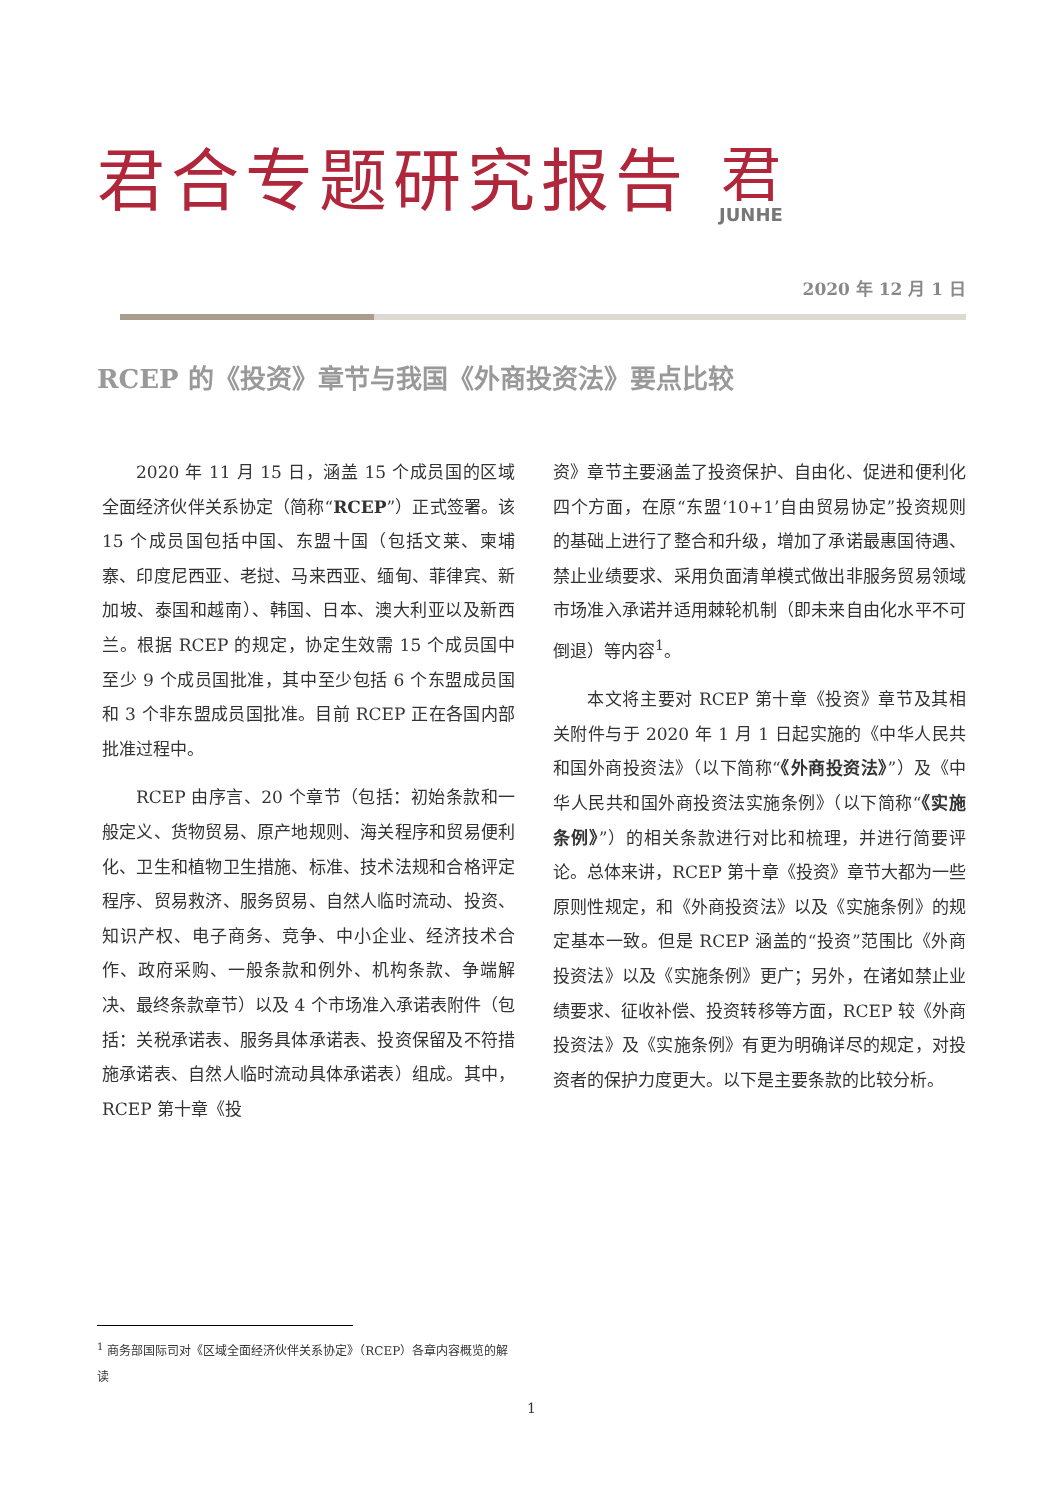君合专题研究报告
君
JUNHE
2020 年 12 月 1 日
RCEP 的《投资》章节与我国《外商投资法》要点比较
2020 年 11 月 15 日，涵盖 15 个成员国的区域全面经济伙伴关系协定（简称“RCEP”）正式签署。该 15 个成员国包括中国、东盟十国（包括文莱、柬埔寨、印度尼西亚、老挝、马来西亚、缅甸、菲律宾、新加坡、泰国和越南）、韩国、日本、澳大利亚以及新西兰。根据 RCEP 的规定，协定生效需 15 个成员国中至少 9 个成员国批准，其中至少包括 6 个东盟成员国和 3 个非东盟成员国批准。目前 RCEP 正在各国内部批准过程中。
RCEP 由序言、20 个章节（包括：初始条款和一般定义、货物贸易、原产地规则、海关程序和贸易便利化、卫生和植物卫生措施、标准、技术法规和合格评定程序、贸易救济、服务贸易、自然人临时流动、投资、知识产权、电子商务、竞争、中小企业、经济技术合作、政府采购、一般条款和例外、机构条款、争端解决、最终条款章节）以及 4 个市场准入承诺表附件（包括：关税承诺表、服务具体承诺表、投资保留及不符措施承诺表、自然人临时流动具体承诺表）组成。其中，RCEP 第十章《投
资》章节主要涵盖了投资保护、自由化、促进和便利化四个方面，在原“东盟‘10+1’自由贸易协定”投资规则的基础上进行了整合和升级，增加了承诺最惠国待遇、禁止业绩要求、采用负面清单模式做出非服务贸易领域市场准入承诺并适用棘轮机制（即未来自由化水平不可倒退）等内容<sup>1</sup>。
本文将主要对 RCEP 第十章《投资》章节及其相关附件与于 2020 年 1 月 1 日起实施的《中华人民共和国外商投资法》（以下简称“《外商投资法》”）及《中华人民共和国外商投资法实施条例》（以下简称“《实施条例》”）的相关条款进行对比和梳理，并进行简要评论。总体来讲，RCEP 第十章《投资》章节大都为一些原则性规定，和《外商投资法》以及《实施条例》的规定基本一致。但是 RCEP 涵盖的“投资”范围比《外商投资法》以及《实施条例》更广；另外，在诸如禁止业绩要求、征收补偿、投资转移等方面，RCEP 较《外商投资法》及《实施条例》有更为明确详尽的规定，对投资者的保护力度更大。以下是主要条款的比较分析。
<sup>1</sup> 商务部国际司对《区域全面经济伙伴关系协定》（RCEP）各章内容概览的解读
1